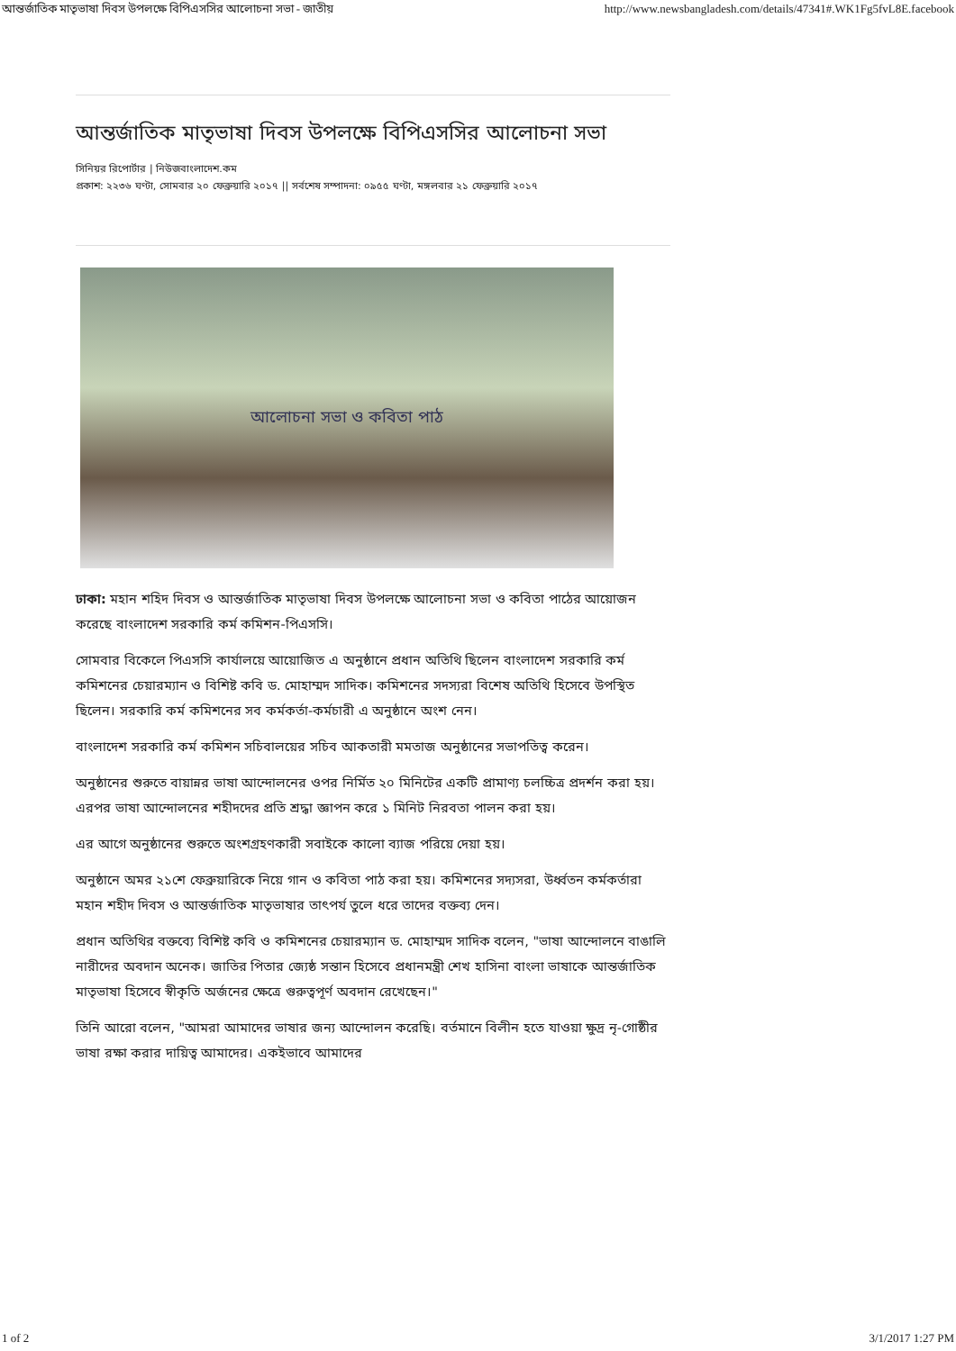আন্তর্জাতিক মাতৃভাষা দিবস উপলক্ষে বিপিএসসির আলোচনা সভা - জাতীয় http://www.newsbangladesh.com/details/47341#.WK1Fg5fvL8E.facebook
আন্তর্জাতিক মাতৃভাষা দিবস উপলক্ষে বিপিএসসির আলোচনা সভা
সিনিয়র রিপোর্টার | নিউজবাংলাদেশ.কম
প্রকাশ: ২২৩৬ ঘণ্টা, সোমবার ২০ ফেব্রুয়ারি ২০১৭ || সর্বশেষ সম্পাদনা: ০৯৫৫ ঘণ্টা, মঙ্গলবার ২১ ফেব্রুয়ারি ২০১৭
আলোচনা সভা ও কবিতা পাঠ
ঢাকা: মহান শহিদ দিবস ও আন্তর্জাতিক মাতৃভাষা দিবস উপলক্ষে আলোচনা সভা ও কবিতা পাঠের আয়োজন করেছে বাংলাদেশ সরকারি কর্ম কমিশন-পিএসসি।
সোমবার বিকেলে পিএসসি কার্যালয়ে আয়োজিত এ অনুষ্ঠানে প্রধান অতিথি ছিলেন বাংলাদেশ সরকারি কর্ম কমিশনের চেয়ারম্যান ও বিশিষ্ট কবি ড. মোহাম্মদ সাদিক। কমিশনের সদস্যরা বিশেষ অতিথি হিসেবে উপস্থিত ছিলেন। সরকারি কর্ম কমিশনের সব কর্মকর্তা-কর্মচারী এ অনুষ্ঠানে অংশ নেন।
বাংলাদেশ সরকারি কর্ম কমিশন সচিবালয়ের সচিব আকতারী মমতাজ অনুষ্ঠানের সভাপতিত্ব করেন।
অনুষ্ঠানের শুরুতে বায়ান্নর ভাষা আন্দোলনের ওপর নির্মিত ২০ মিনিটের একটি প্রামাণ্য চলচ্চিত্র প্রদর্শন করা হয়। এরপর ভাষা আন্দোলনের শহীদদের প্রতি শ্রদ্ধা জ্ঞাপন করে ১ মিনিট নিরবতা পালন করা হয়।
এর আগে অনুষ্ঠানের শুরুতে অংশগ্রহণকারী সবাইকে কালো ব্যাজ পরিয়ে দেয়া হয়।
অনুষ্ঠানে অমর ২১শে ফেব্রুয়ারিকে নিয়ে গান ও কবিতা পাঠ করা হয়। কমিশনের সদ্যসরা, উর্ধ্বতন কর্মকর্তারা মহান শহীদ দিবস ও আন্তর্জাতিক মাতৃভাষার তাৎপর্য তুলে ধরে তাদের বক্তব্য দেন।
প্রধান অতিথির বক্তব্যে বিশিষ্ট কবি ও কমিশনের চেয়ারম্যান ড. মোহাম্মদ সাদিক বলেন, "ভাষা আন্দোলনে বাঙালি নারীদের অবদান অনেক। জাতির পিতার জ্যেষ্ঠ সন্তান হিসেবে প্রধানমন্ত্রী শেখ হাসিনা বাংলা ভাষাকে আন্তর্জাতিক মাতৃভাষা হিসেবে স্বীকৃতি অর্জনের ক্ষেত্রে গুরুত্বপূর্ণ অবদান রেখেছেন।"
তিনি আরো বলেন, "আমরা আমাদের ভাষার জন্য আন্দোলন করেছি। বর্তমানে বিলীন হতে যাওয়া ক্ষুদ্র নৃ-গোষ্ঠীর ভাষা রক্ষা করার দায়িত্ব আমাদের। একইভাবে আমাদের
1 of 2 3/1/2017 1:27 PM